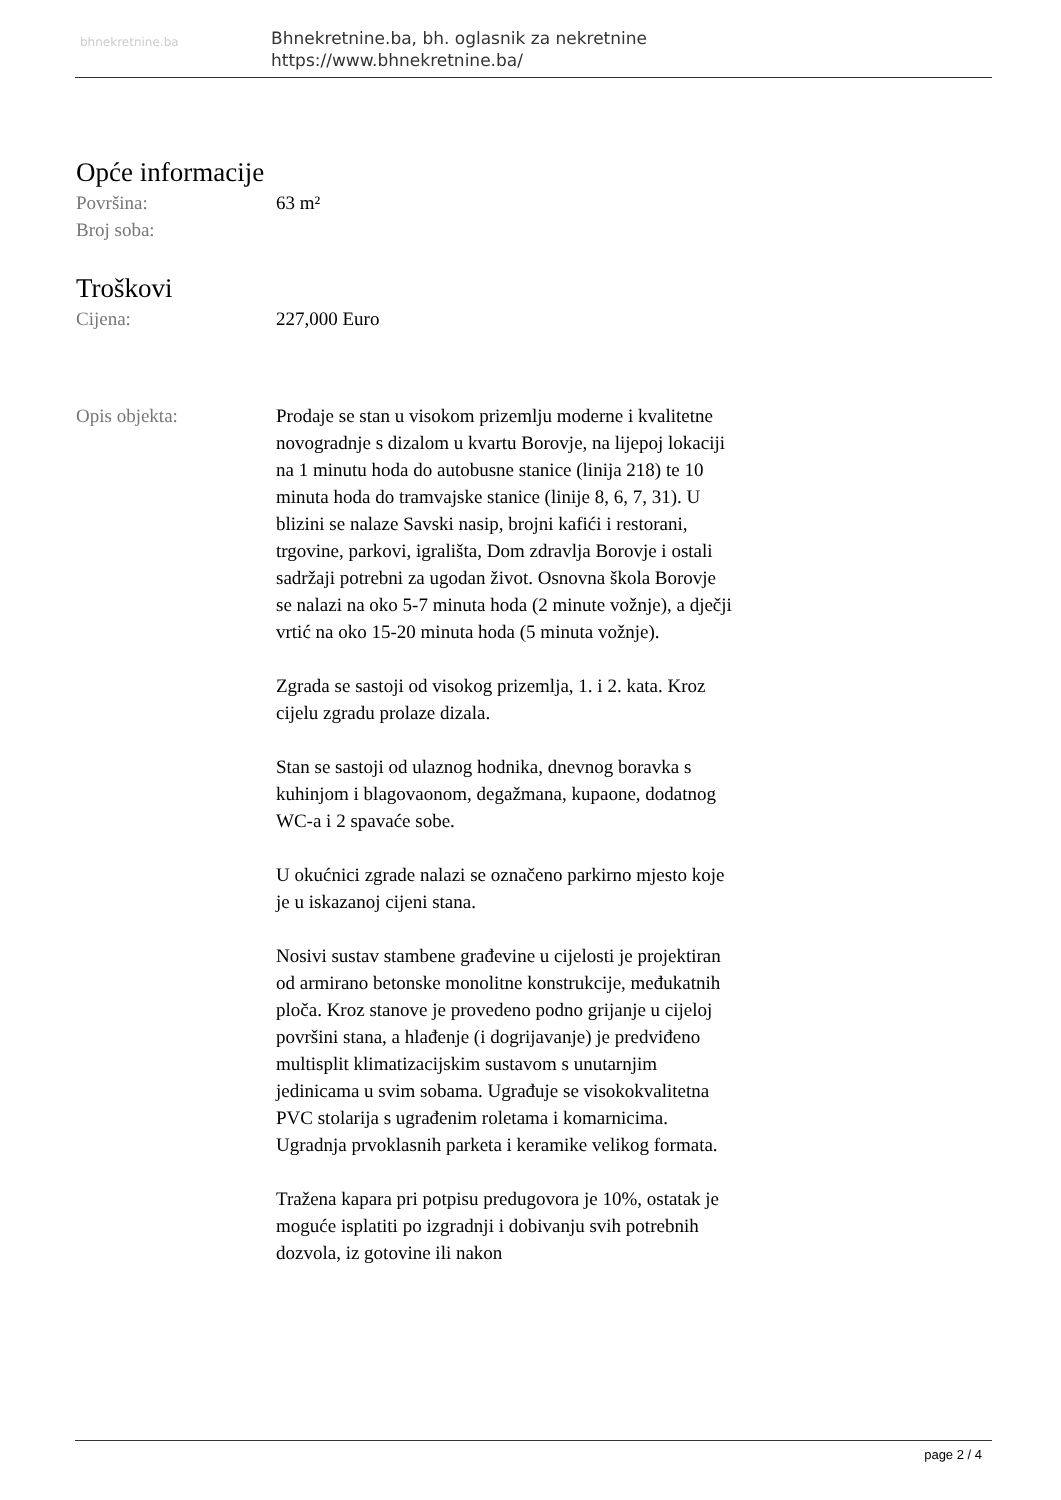bhnekretnine.ba
Bhnekretnine.ba, bh. oglasnik za nekretnine
https://www.bhnekretnine.ba/
Opće informacije
Površina: 63 m²
Broj soba:
Troškovi
Cijena: 227,000 Euro
Opis objekta: Prodaje se stan u visokom prizemlju moderne i kvalitetne novogradnje s dizalom u kvartu Borovje, na lijepoj lokaciji na 1 minutu hoda do autobusne stanice (linija 218) te 10 minuta hoda do tramvajske stanice (linije 8, 6, 7, 31). U blizini se nalaze Savski nasip, brojni kafići i restorani, trgovine, parkovi, igrališta, Dom zdravlja Borovje i ostali sadržaji potrebni za ugodan život. Osnovna škola Borovje se nalazi na oko 5-7 minuta hoda (2 minute vožnje), a dječji vrtić na oko 15-20 minuta hoda (5 minuta vožnje).
Zgrada se sastoji od visokog prizemlja, 1. i 2. kata. Kroz cijelu zgradu prolaze dizala.
Stan se sastoji od ulaznog hodnika, dnevnog boravka s kuhinjom i blagovaonom, degažmana, kupaone, dodatnog WC-a i 2 spavaće sobe.
U okućnici zgrade nalazi se označeno parkirno mjesto koje je u iskazanoj cijeni stana.
Nosivi sustav stambene građevine u cijelosti je projektiran od armirano betonske monolitne konstrukcije, međukatnih ploča. Kroz stanove je provedeno podno grijanje u cijeloj površini stana, a hlađenje (i dogrijavanje) je predviđeno multisplit klimatizacijskim sustavom s unutarnjim jedinicama u svim sobama. Ugrađuje se visokokvalitetna PVC stolarija s ugrađenim roletama i komarnicima. Ugradnja prvoklasnih parketa i keramike velikog formata.
Tražena kapara pri potpisu predugovora je 10%, ostatak je moguće isplatiti po izgradnji i dobivanju svih potrebnih dozvola, iz gotovine ili nakon
page 2 / 4